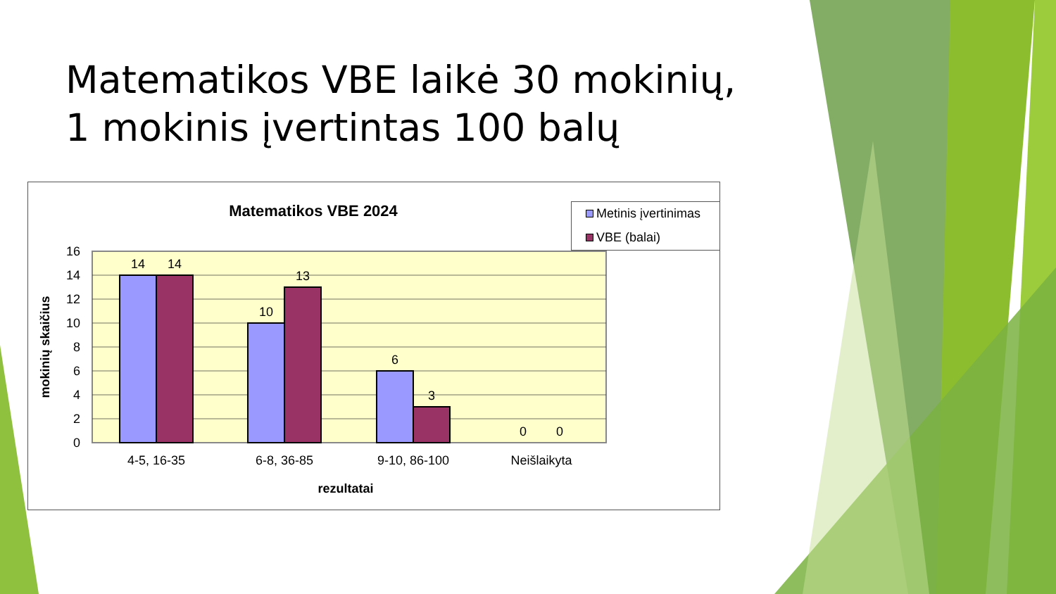Matematikos VBE laikė 30 mokinių,
1 mokinis įvertintas 100 balų
Matematikos VBE 2024
Metinis įvertinimas
VBE (balai)
16
14
12
10
8
6
4
2
0
14
14
10
13
6
3
0
0
4-5, 16-35
6-8, 36-85
9-10, 86-100
Neišlaikyta
rezultatai
mokinių skaičius